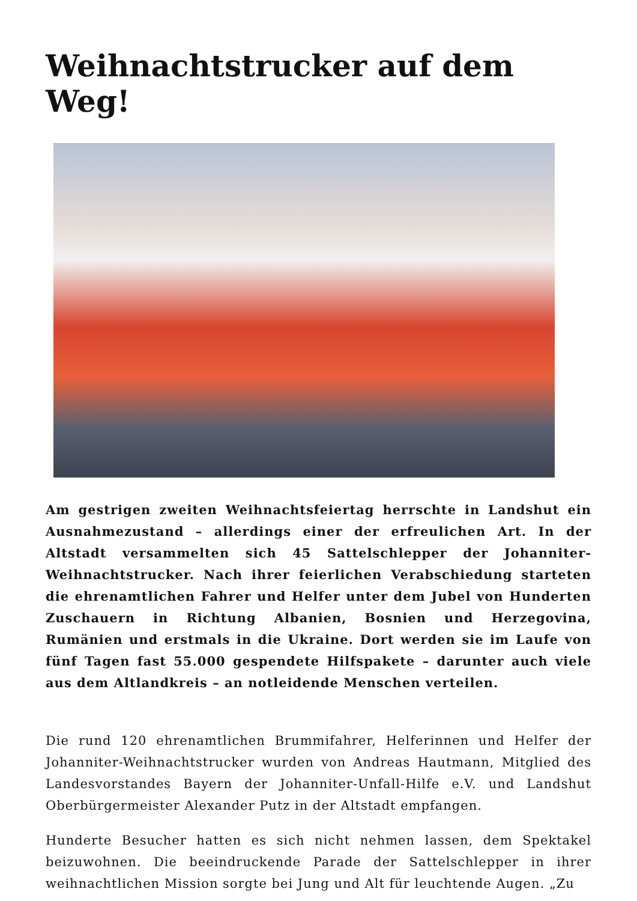Weihnachtstrucker auf dem Weg!
Am gestrigen zweiten Weihnachtsfeiertag herrschte in Landshut ein Ausnahmezustand – allerdings einer der erfreulichen Art. In der Altstadt versammelten sich 45 Sattelschlepper der Johanniter-Weihnachtstrucker. Nach ihrer feierlichen Verabschiedung starteten die ehrenamtlichen Fahrer und Helfer unter dem Jubel von Hunderten Zuschauern in Richtung Albanien, Bosnien und Herzegovina, Rumänien und erstmals in die Ukraine. Dort werden sie im Laufe von fünf Tagen fast 55.000 gespendete Hilfspakete – darunter auch viele aus dem Altlandkreis – an notleidende Menschen verteilen.
Die rund 120 ehrenamtlichen Brummifahrer, Helferinnen und Helfer der Johanniter-Weihnachtstrucker wurden von Andreas Hautmann, Mitglied des Landesvorstandes Bayern der Johanniter-Unfall-Hilfe e.V. und Landshut Oberbürgermeister Alexander Putz in der Altstadt empfangen.
Hunderte Besucher hatten es sich nicht nehmen lassen, dem Spektakel beizuwohnen. Die beeindruckende Parade der Sattelschlepper in ihrer weihnachtlichen Mission sorgte bei Jung und Alt für leuchtende Augen. „Zu